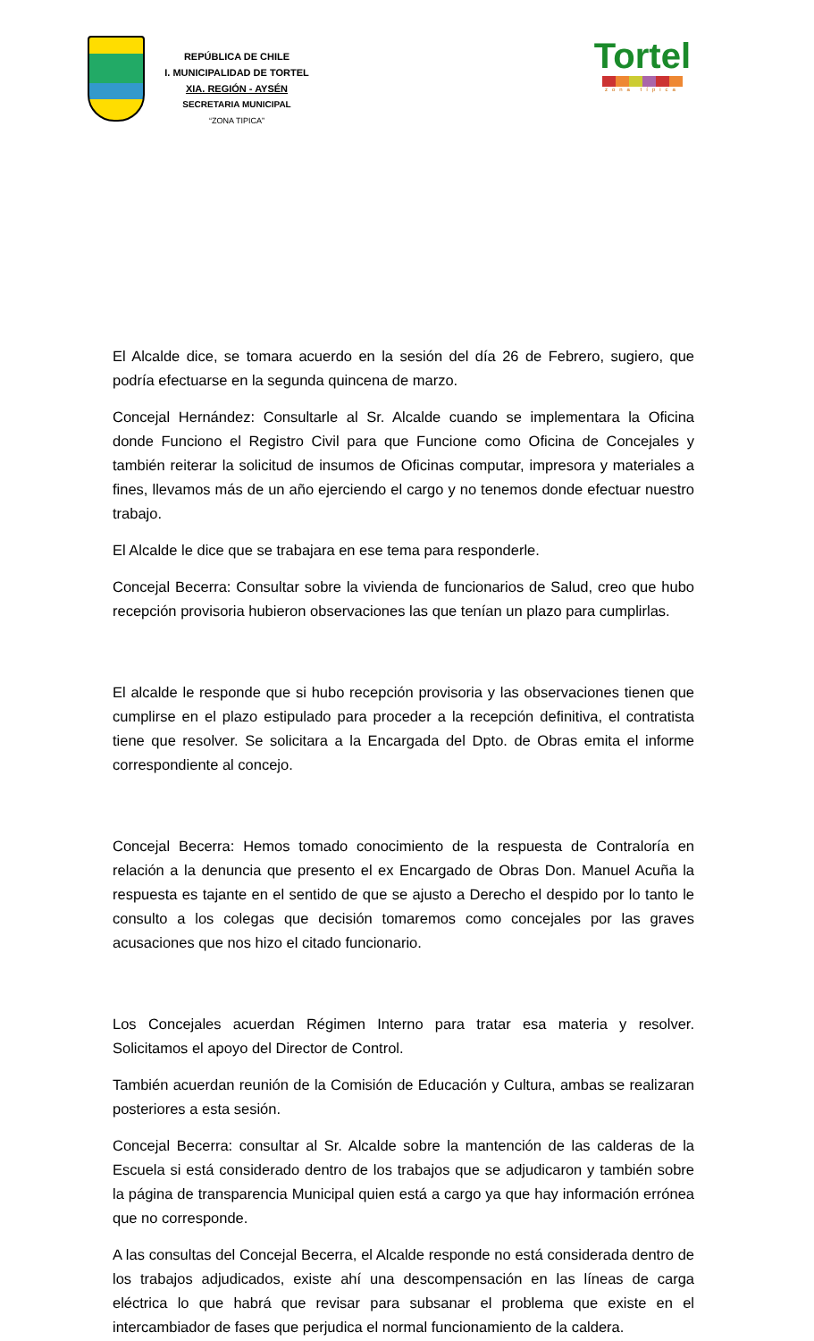REPÚBLICA DE CHILE
I. MUNICIPALIDAD DE TORTEL
XIA. REGIÓN - AYSÉN
SECRETARIA MUNICIPAL
“ZONA TIPICA”
Tortel
zona típica
El Alcalde dice, se tomara acuerdo en la sesión del día 26 de Febrero, sugiero, que podría efectuarse en la segunda quincena de marzo.
Concejal Hernández: Consultarle al Sr. Alcalde cuando se implementara la Oficina donde Funciono el Registro Civil para que Funcione como Oficina de Concejales y también reiterar la solicitud de insumos de Oficinas computar, impresora y materiales a fines, llevamos más de un año ejerciendo el cargo y no tenemos donde efectuar nuestro trabajo.
El Alcalde le dice que se trabajara en ese tema para responderle.
Concejal Becerra: Consultar sobre la vivienda de funcionarios de Salud, creo que hubo recepción provisoria hubieron observaciones las que tenían un plazo para cumplirlas.
El alcalde le responde que si hubo recepción provisoria y las observaciones tienen que cumplirse en el plazo estipulado para proceder a la recepción definitiva, el contratista tiene que resolver. Se solicitara a la Encargada del Dpto. de Obras emita el informe correspondiente al concejo.
Concejal Becerra: Hemos tomado conocimiento de la respuesta de Contraloría en relación a la denuncia que presento el ex Encargado de Obras Don. Manuel Acuña la respuesta es tajante en el sentido de que se ajusto a Derecho el despido por lo tanto le consulto a los colegas que decisión tomaremos como concejales por las graves acusaciones que nos hizo el citado funcionario.
Los Concejales acuerdan Régimen Interno para tratar esa materia y resolver. Solicitamos el apoyo del Director de Control.
También acuerdan reunión de la Comisión de Educación y Cultura, ambas se realizaran posteriores a esta sesión.
Concejal Becerra: consultar al Sr. Alcalde sobre la mantención de las calderas de la Escuela si está considerado dentro de los trabajos que se adjudicaron y también sobre la página de transparencia Municipal quien está a cargo ya que hay información errónea que no corresponde.
A las consultas del Concejal Becerra, el Alcalde responde no está considerada dentro de los trabajos adjudicados, existe ahí una descompensación en las líneas de carga eléctrica lo que habrá que revisar para subsanar el problema que existe en el intercambiador de fases que perjudica el normal funcionamiento de la caldera.